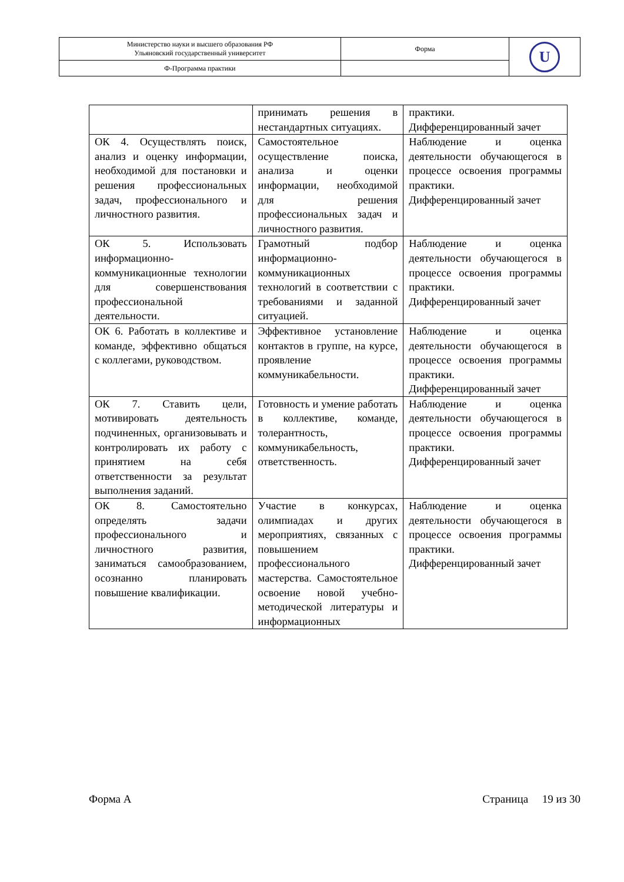| Министерство науки и высшего образования РФ Ульяновский государственный университет | Форма | U |
| Ф-Программа практики | | |
| | принимать решения в нестандартных ситуациях. | практики. Дифференцированный зачет |
| ОК 4. Осуществлять поиск, анализ и оценку информации, необходимой для постановки и решения профессиональных задач, профессионального и личностного развития. | Самостоятельное осуществление поиска, анализа и оценки информации, необходимой для решения профессиональных задач и личностного развития. | Наблюдение и оценка деятельности обучающегося в процессе освоения программы практики. Дифференцированный зачет |
| ОК 5. Использовать информационно-коммуникационные технологии для совершенствования профессиональной деятельности. | Грамотный подбор информационно-коммуникационных технологий в соответствии с требованиями и заданной ситуацией. | Наблюдение и оценка деятельности обучающегося в процессе освоения программы практики. Дифференцированный зачет |
| ОК 6. Работать в коллективе и команде, эффективно общаться с коллегами, руководством. | Эффективное установление контактов в группе, на курсе, проявление коммуникабельности. | Наблюдение и оценка деятельности обучающегося в процессе освоения программы практики. Дифференцированный зачет |
| ОК 7. Ставить цели, мотивировать деятельность подчиненных, организовывать и контролировать их работу с принятием на себя ответственности за результат выполнения заданий. | Готовность и умение работать в коллективе, команде, толерантность, коммуникабельность, ответственность. | Наблюдение и оценка деятельности обучающегося в процессе освоения программы практики. Дифференцированный зачет |
| ОК 8. Самостоятельно определять задачи профессионального и личностного развития, заниматься самообразованием, осознанно планировать повышение квалификации. | Участие в конкурсах, олимпиадах и других мероприятиях, связанных с повышением профессионального мастерства. Самостоятельное освоение новой учебно-методической литературы и информационных | Наблюдение и оценка деятельности обучающегося в процессе освоения программы практики. Дифференцированный зачет |
Форма А Страница 19 из 30